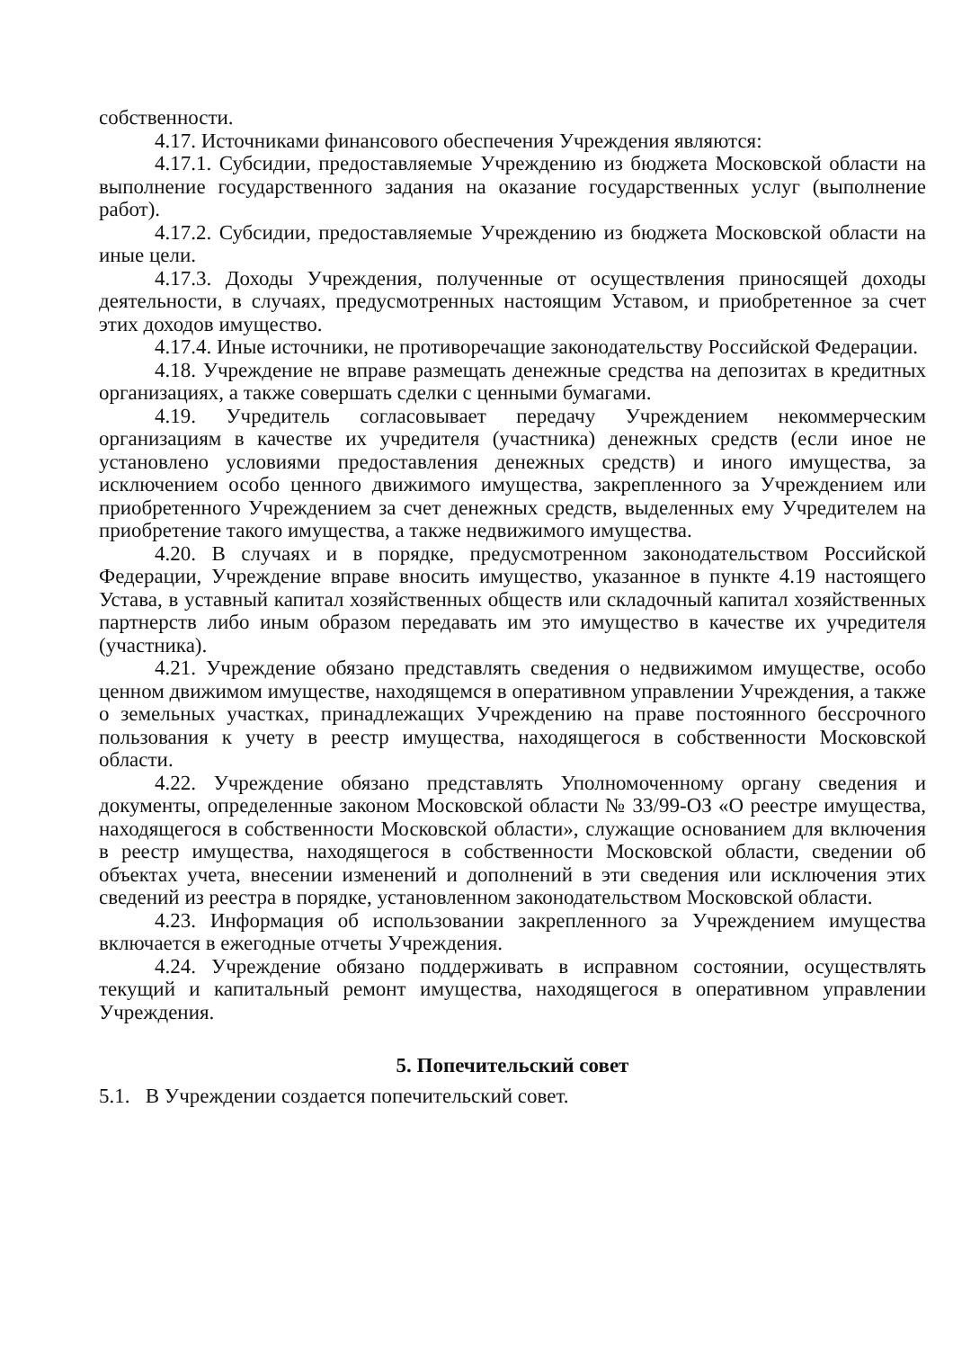собственности.
4.17. Источниками финансового обеспечения Учреждения являются:
4.17.1. Субсидии, предоставляемые Учреждению из бюджета Московской области на выполнение государственного задания на оказание государственных услуг (выполнение работ).
4.17.2. Субсидии, предоставляемые Учреждению из бюджета Московской области на иные цели.
4.17.3. Доходы Учреждения, полученные от осуществления приносящей доходы деятельности, в случаях, предусмотренных настоящим Уставом, и приобретенное за счет этих доходов имущество.
4.17.4. Иные источники, не противоречащие законодательству Российской Федерации.
4.18. Учреждение не вправе размещать денежные средства на депозитах в кредитных организациях, а также совершать сделки с ценными бумагами.
4.19. Учредитель согласовывает передачу Учреждением некоммерческим организациям в качестве их учредителя (участника) денежных средств (если иное не установлено условиями предоставления денежных средств) и иного имущества, за исключением особо ценного движимого имущества, закрепленного за Учреждением или приобретенного Учреждением за счет денежных средств, выделенных ему Учредителем на приобретение такого имущества, а также недвижимого имущества.
4.20. В случаях и в порядке, предусмотренном законодательством Российской Федерации, Учреждение вправе вносить имущество, указанное в пункте 4.19 настоящего Устава, в уставный капитал хозяйственных обществ или складочный капитал хозяйственных партнерств либо иным образом передавать им это имущество в качестве их учредителя (участника).
4.21. Учреждение обязано представлять сведения о недвижимом имуществе, особо ценном движимом имуществе, находящемся в оперативном управлении Учреждения, а также о земельных участках, принадлежащих Учреждению на праве постоянного бессрочного пользования к учету в реестр имущества, находящегося в собственности Московской области.
4.22. Учреждение обязано представлять Уполномоченному органу сведения и документы, определенные законом Московской области № 33/99-ОЗ «О реестре имущества, находящегося в собственности Московской области», служащие основанием для включения в реестр имущества, находящегося в собственности Московской области, сведении об объектах учета, внесении изменений и дополнений в эти сведения или исключения этих сведений из реестра в порядке, установленном законодательством Московской области.
4.23. Информация об использовании закрепленного за Учреждением имущества включается в ежегодные отчеты Учреждения.
4.24. Учреждение обязано поддерживать в исправном состоянии, осуществлять текущий и капитальный ремонт имущества, находящегося в оперативном управлении Учреждения.
5. Попечительский совет
5.1. В Учреждении создается попечительский совет.